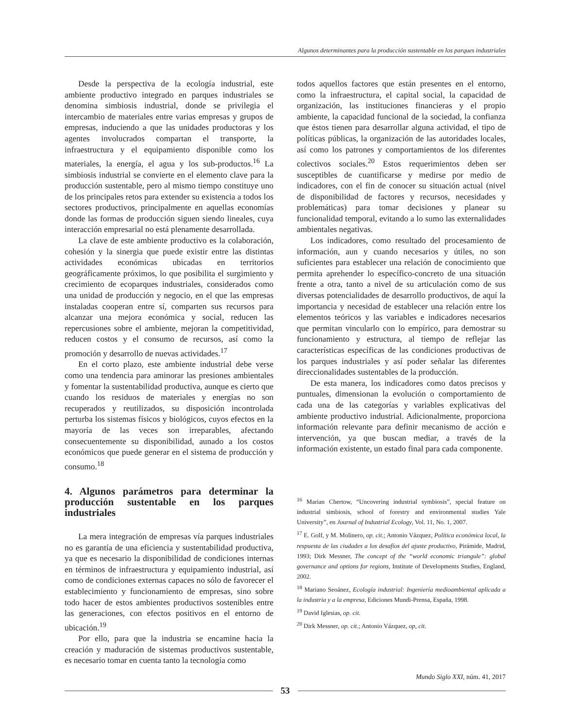Algunos determinantes para la producción sustentable en los parques industriales
Desde la perspectiva de la ecología industrial, este ambiente productivo integrado en parques industriales se denomina simbiosis industrial, donde se privilegia el intercambio de materiales entre varias empresas y grupos de empresas, induciendo a que las unidades productoras y los agentes involucrados compartan el transporte, la infraestructura y el equipamiento disponible como los materiales, la energía, el agua y los sub-productos.<sup>16</sup> La simbiosis industrial se convierte en el elemento clave para la producción sustentable, pero al mismo tiempo constituye uno de los principales retos para extender su existencia a todos los sectores productivos, principalmente en aquellas economías donde las formas de producción siguen siendo lineales, cuya interacción empresarial no está plenamente desarrollada.
La clave de este ambiente productivo es la colaboración, cohesión y la sinergia que puede existir entre las distintas actividades económicas ubicadas en territorios geográficamente próximos, lo que posibilita el surgimiento y crecimiento de ecoparques industriales, considerados como una unidad de producción y negocio, en el que las empresas instaladas cooperan entre sí, comparten sus recursos para alcanzar una mejora económica y social, reducen las repercusiones sobre el ambiente, mejoran la competitividad, reducen costos y el consumo de recursos, así como la promoción y desarrollo de nuevas actividades.<sup>17</sup>
En el corto plazo, este ambiente industrial debe verse como una tendencia para aminorar las presiones ambientales y fomentar la sustentabilidad productiva, aunque es cierto que cuando los residuos de materiales y energías no son recuperados y reutilizados, su disposición incontrolada perturba los sistemas físicos y biológicos, cuyos efectos en la mayoría de las veces son irreparables, afectando consecuentemente su disponibilidad, aunado a los costos económicos que puede generar en el sistema de producción y consumo.<sup>18</sup>
4. Algunos parámetros para determinar la producción sustentable en los parques industriales
La mera integración de empresas vía parques industriales no es garantía de una eficiencia y sustentabilidad productiva, ya que es necesario la disponibilidad de condiciones internas en términos de infraestructura y equipamiento industrial, así como de condiciones externas capaces no sólo de favorecer el establecimiento y funcionamiento de empresas, sino sobre todo hacer de estos ambientes productivos sostenibles entre las generaciones, con efectos positivos en el entorno de ubicación.<sup>19</sup>
Por ello, para que la industria se encamine hacia la creación y maduración de sistemas productivos sustentable, es necesario tomar en cuenta tanto la tecnología como
todos aquellos factores que están presentes en el entorno, como la infraestructura, el capital social, la capacidad de organización, las instituciones financieras y el propio ambiente, la capacidad funcional de la sociedad, la confianza que éstos tienen para desarrollar alguna actividad, el tipo de políticas públicas, la organización de las autoridades locales, así como los patrones y comportamientos de los diferentes colectivos sociales.<sup>20</sup> Estos requerimientos deben ser susceptibles de cuantificarse y medirse por medio de indicadores, con el fin de conocer su situación actual (nivel de disponibilidad de factores y recursos, necesidades y problemáticas) para tomar decisiones y planear su funcionalidad temporal, evitando a lo sumo las externalidades ambientales negativas.
Los indicadores, como resultado del procesamiento de información, aun y cuando necesarios y útiles, no son suficientes para establecer una relación de conocimiento que permita aprehender lo específico-concreto de una situación frente a otra, tanto a nivel de su articulación como de sus diversas potencialidades de desarrollo productivos, de aquí la importancia y necesidad de establecer una relación entre los elementos teóricos y las variables e indicadores necesarios que permitan vincularlo con lo empírico, para demostrar su funcionamiento y estructura, al tiempo de reflejar las características específicas de las condiciones productivas de los parques industriales y así poder señalar las diferentes direccionalidades sustentables de la producción.
De esta manera, los indicadores como datos precisos y puntuales, dimensionan la evolución o comportamiento de cada una de las categorías y variables explicativas del ambiente productivo industrial. Adicionalmente, proporciona información relevante para definir mecanismo de acción e intervención, ya que buscan mediar, a través de la información existente, un estado final para cada componente.
<sup>16</sup> Marian Chertow, “Uncovering industrial symbiosis”, special feature on industrial simbiosis, school of forestry and environmental studies Yale University”, en Journal of Industrial Ecology, Vol. 11, No. 1, 2007.
<sup>17</sup> E. Golf, y M. Molinero, op. cit.; Antonio Vázquez, Política económica local, la respuesta de las ciudades a los desafíos del ajuste productivo, Pirámide, Madrid, 1993; Dirk Messner, The concept of the “world economic triangule”: global governance and options for regions, Institute of Developments Studies, England, 2002.
<sup>18</sup> Mariano Seoánez, Ecología industrial: Ingeniería medioambiental aplicada a la industria y a la empresa, Ediciones Mundi-Prensa, España, 1998.
<sup>19</sup> David Iglesias, op. cit.
<sup>20</sup> Dirk Messner, op. cit.; Antonio Vázquez, op, cit.
Mundo Siglo XXI, núm. 41, 2017
53